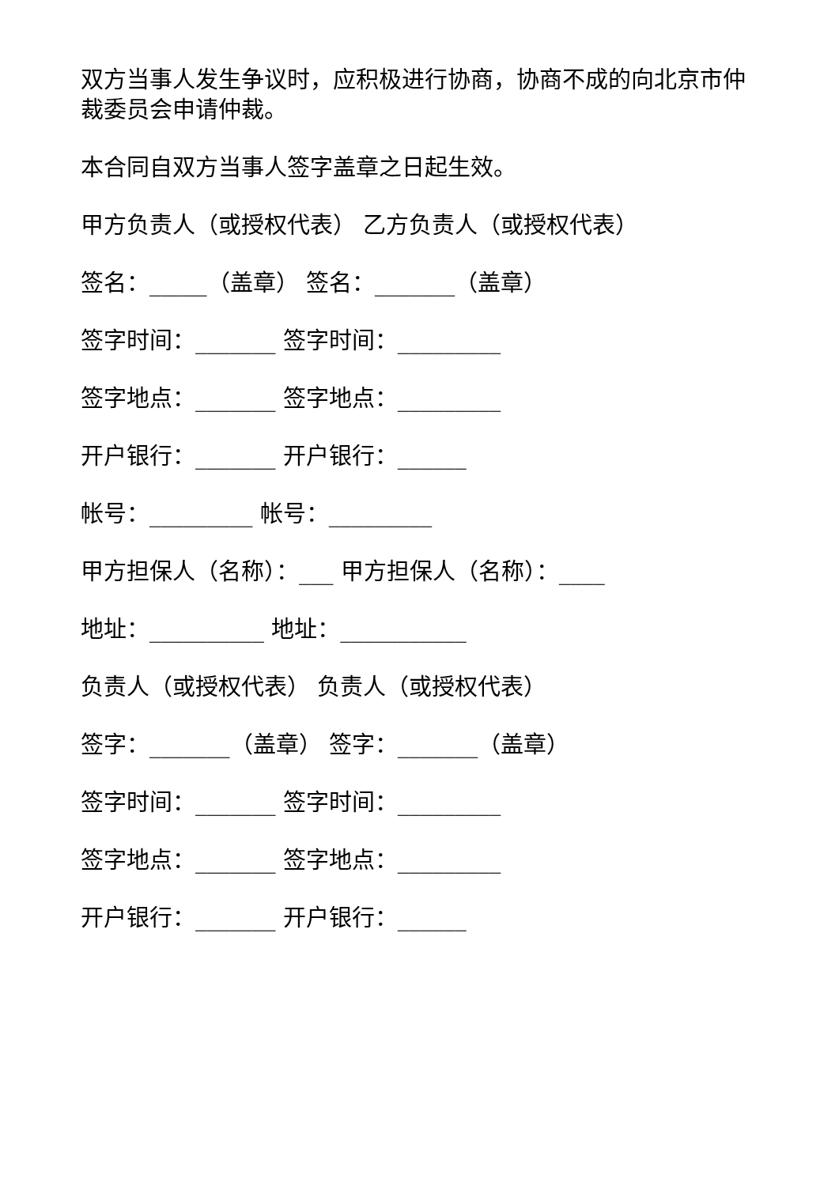双方当事人发生争议时，应积极进行协商，协商不成的向北京市仲裁委员会申请仲裁。
本合同自双方当事人签字盖章之日起生效。
甲方负责人（或授权代表） 乙方负责人（或授权代表）
签名：_____（盖章） 签名：_______（盖章）
签字时间：_______ 签字时间：_________
签字地点：_______ 签字地点：_________
开户银行：_______ 开户银行：______
帐号：_________ 帐号：_________
甲方担保人（名称）：___ 甲方担保人（名称）：____
地址：__________ 地址：___________
负责人（或授权代表） 负责人（或授权代表）
签字：_______（盖章） 签字：_______（盖章）
签字时间：_______ 签字时间：_________
签字地点：_______ 签字地点：_________
开户银行：_______ 开户银行：______